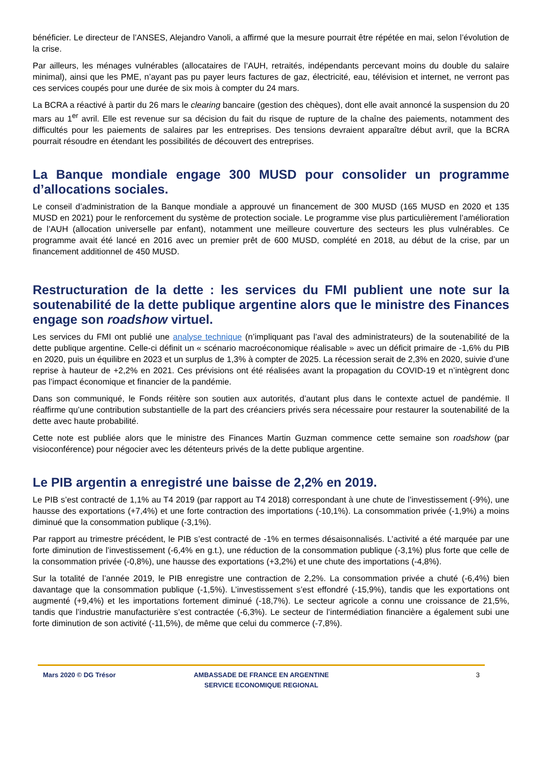bénéficier. Le directeur de l’ANSES, Alejandro Vanoli, a affirmé que la mesure pourrait être répétée en mai, selon l’évolution de la crise.
Par ailleurs, les ménages vulnérables (allocataires de l’AUH, retraités, indépendants percevant moins du double du salaire minimal), ainsi que les PME, n’ayant pas pu payer leurs factures de gaz, électricité, eau, télévision et internet, ne verront pas ces services coupés pour une durée de six mois à compter du 24 mars.
La BCRA a réactivé à partir du 26 mars le clearing bancaire (gestion des chèques), dont elle avait annoncé la suspension du 20 mars au 1<sup>er</sup> avril. Elle est revenue sur sa décision du fait du risque de rupture de la chaîne des paiements, notamment des difficultés pour les paiements de salaires par les entreprises. Des tensions devraient apparaître début avril, que la BCRA pourrait résoudre en étendant les possibilités de découvert des entreprises.
La Banque mondiale engage 300 MUSD pour consolider un programme d’allocations sociales.
Le conseil d’administration de la Banque mondiale a approuvé un financement de 300 MUSD (165 MUSD en 2020 et 135 MUSD en 2021) pour le renforcement du système de protection sociale. Le programme vise plus particulièrement l’amélioration de l’AUH (allocation universelle par enfant), notamment une meilleure couverture des secteurs les plus vulnérables. Ce programme avait été lancé en 2016 avec un premier prêt de 600 MUSD, complété en 2018, au début de la crise, par un financement additionnel de 450 MUSD.
Restructuration de la dette : les services du FMI publient une note sur la soutenabilité de la dette publique argentine alors que le ministre des Finances engage son roadshow virtuel.
Les services du FMI ont publié une analyse technique (n’impliquant pas l’aval des administrateurs) de la soutenabilité de la dette publique argentine. Celle-ci définit un « scénario macroéconomique réalisable » avec un déficit primaire de -1,6% du PIB en 2020, puis un équilibre en 2023 et un surplus de 1,3% à compter de 2025. La récession serait de 2,3% en 2020, suivie d’une reprise à hauteur de +2,2% en 2021. Ces prévisions ont été réalisées avant la propagation du COVID-19 et n’intègrent donc pas l’impact économique et financier de la pandémie.
Dans son communiqué, le Fonds réitère son soutien aux autorités, d’autant plus dans le contexte actuel de pandémie. Il réaffirme qu’une contribution substantielle de la part des créanciers privés sera nécessaire pour restaurer la soutenabilité de la dette avec haute probabilité.
Cette note est publiée alors que le ministre des Finances Martin Guzman commence cette semaine son roadshow (par visioconférence) pour négocier avec les détenteurs privés de la dette publique argentine.
Le PIB argentin a enregistré une baisse de 2,2% en 2019.
Le PIB s’est contracté de 1,1% au T4 2019 (par rapport au T4 2018) correspondant à une chute de l’investissement (-9%), une hausse des exportations (+7,4%) et une forte contraction des importations (-10,1%). La consommation privée (-1,9%) a moins diminué que la consommation publique (-3,1%).
Par rapport au trimestre précédent, le PIB s’est contracté de -1% en termes désaisonnalisés. L’activité a été marquée par une forte diminution de l’investissement (-6,4% en g.t.), une réduction de la consommation publique (-3,1%) plus forte que celle de la consommation privée (-0,8%), une hausse des exportations (+3,2%) et une chute des importations (-4,8%).
Sur la totalité de l’année 2019, le PIB enregistre une contraction de 2,2%. La consommation privée a chuté (-6,4%) bien davantage que la consommation publique (-1,5%). L’investissement s’est effondré (-15,9%), tandis que les exportations ont augmenté (+9,4%) et les importations fortement diminué (-18,7%). Le secteur agricole a connu une croissance de 21,5%, tandis que l’industrie manufacturière s’est contractée (-6,3%). Le secteur de l’intermédiation financière a également subi une forte diminution de son activité (-11,5%), de même que celui du commerce (-7,8%).
Mars 2020 © DG Trésor AMBASSADE DE FRANCE EN ARGENTINE
SERVICE ECONOMIQUE REGIONAL
3